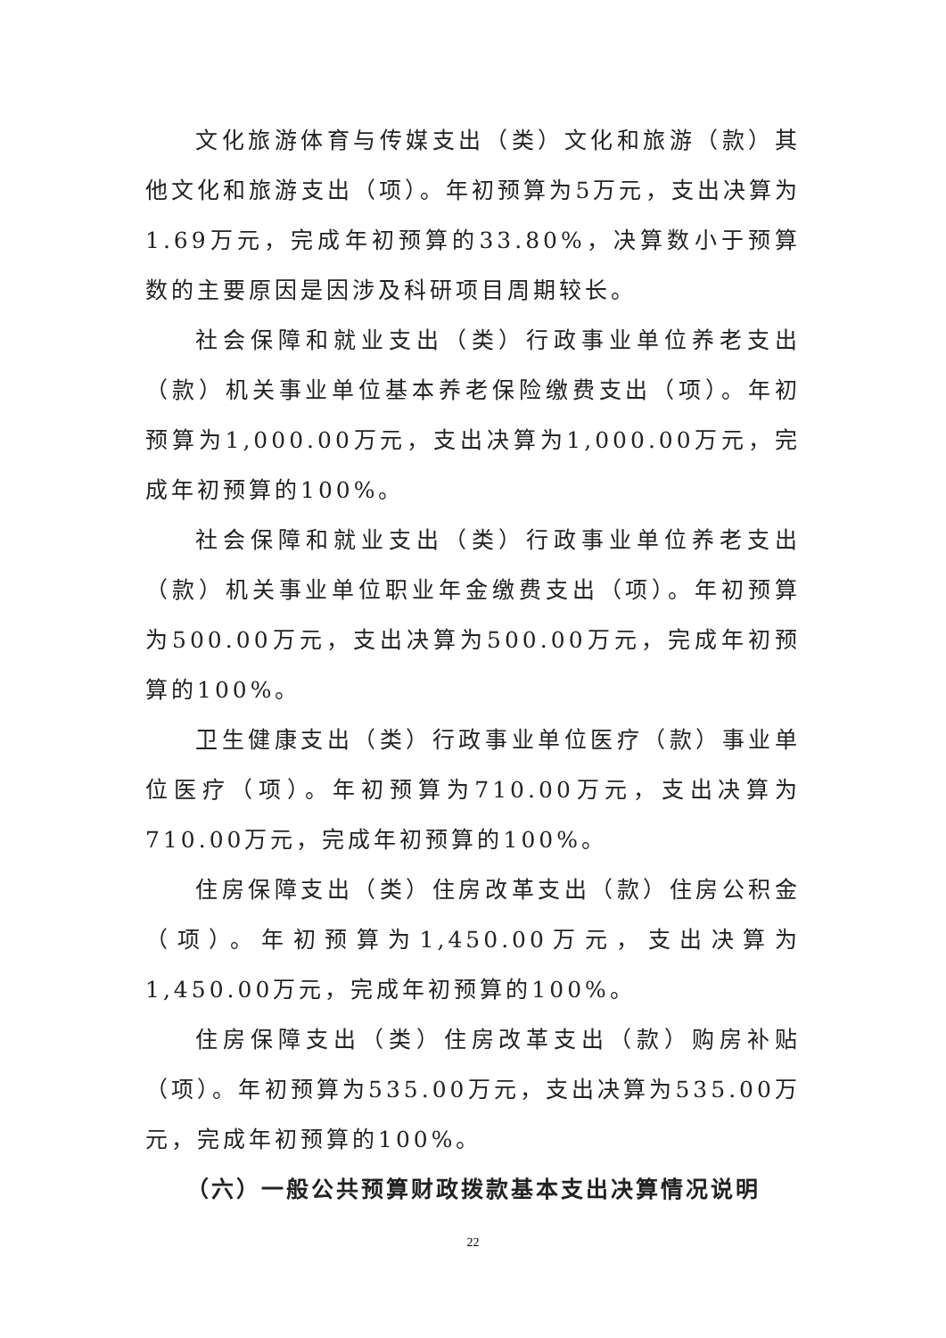文化旅游体育与传媒支出（类）文化和旅游（款）其他文化和旅游支出（项）。年初预算为5万元，支出决算为1.69万元，完成年初预算的33.80%，决算数小于预算数的主要原因是因涉及科研项目周期较长。
社会保障和就业支出（类）行政事业单位养老支出（款）机关事业单位基本养老保险缴费支出（项）。年初预算为1,000.00万元，支出决算为1,000.00万元，完成年初预算的100%。
社会保障和就业支出（类）行政事业单位养老支出（款）机关事业单位职业年金缴费支出（项）。年初预算为500.00万元，支出决算为500.00万元，完成年初预算的100%。
卫生健康支出（类）行政事业单位医疗（款）事业单位医疗（项）。年初预算为710.00万元，支出决算为710.00万元，完成年初预算的100%。
住房保障支出（类）住房改革支出（款）住房公积金（项）。年初预算为1,450.00万元，支出决算为1,450.00万元，完成年初预算的100%。
住房保障支出（类）住房改革支出（款）购房补贴（项）。年初预算为535.00万元，支出决算为535.00万元，完成年初预算的100%。
（六）一般公共预算财政拨款基本支出决算情况说明
22